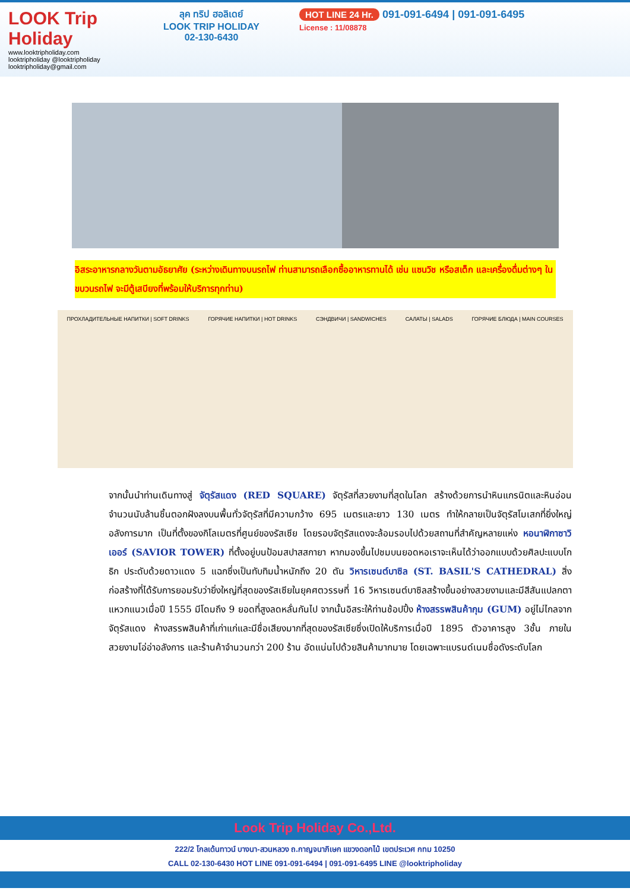LOOK Trip Holiday
www.looktripholiday.com
looktripholiday @looktripholiday looktripholiday@gmail.com
ลุค ทริป ฮอลิเดย์
LOOK TRIP HOLIDAY
02-130-6430
HOT LINE 24 Hr. 091-091-6494 | 091-091-6495
License : 11/08878
อิสระอาหารกลางวันตามอัธยาศัย (ระหว่างเดินทางบนรถไฟ ท่านสามารถเลือกซื้ออาหารทานได้ เช่น แซนวิช หรือสเต็ก และเครื่องดื่มต่างๆ ในขบวนรถไฟ จะมีตู้เสบียงที่พร้อมให้บริการทุกท่าน)
ПРОХЛАДИТЕЛЬНЫЕ НАПИТКИ | SOFT DRINKS ГОРЯЧИЕ НАПИТКИ | HOT DRINKS СЭНДВИЧИ | SANDWICHES САЛАТЫ | SALADS ГОРЯЧИЕ БЛЮДА | MAIN COURSES
จากนั้นนำท่านเดินทางสู่ จัตุรัสแดง (RED SQUARE) จัตุรัสที่สวยงามที่สุดในโลก สร้างด้วยการนำหินแกรนิตและหินอ่อนจำนวนนับล้านชิ้นตอกฝังลงบนพื้นทั่วจัตุรัสที่มีความกว้าง 695 เมตรและยาว 130 เมตร ทำให้กลายเป็นจัตุรัสโมเสกที่ยิ่งใหญ่อลังการมาก เป็นที่ตั้งของกิโลเมตรที่ศูนย์ของรัสเซีย โดยรอบจัตุรัสแดงจะล้อมรอบไปด้วยสถานที่สำคัญหลายแห่ง หอนาฬิกาซาวิเออร์ (SAVIOR TOWER) ที่ตั้งอยู่บนป้อมสปาสสกายา หากมองขึ้นไปชมบนยอดหอเราจะเห็นได้ว่าออกแบบด้วยศิลปะแบบโกธิก ประดับด้วยดาวแดง 5 แฉกซึ่งเป็นทับทิมน้ำหนักถึง 20 ตัน วิหารเซนต์บาซิล (ST. BASIL'S CATHEDRAL) สิ่งก่อสร้างที่ได้รับการยอมรับว่ายิ่งใหญ่ที่สุดของรัสเซียในยุคศตวรรษที่ 16 วิหารเซนต์บาซิลสร้างขึ้นอย่างสวยงามและมีสีสันแปลกตาแหวกแนวเมื่อปี 1555 มีโดมถึง 9 ยอดที่สูงลดหลั่นกันไป จากนั้นอิสระให้ท่านช้อปปิ้ง ห้างสรรพสินค้ากุม (GUM) อยู่ไม่ไกลจากจัตุรัสแดง ห้างสรรพสินค้าที่เก่าแก่และมีชื่อเสียงมากที่สุดของรัสเซียซึ่งเปิดให้บริการเมื่อปี 1895 ตัวอาคารสูง 3ชั้น ภายในสวยงามโอ่อ่าอลังการ และร้านค้าจำนวนกว่า 200 ร้าน อัดแน่นไปด้วยสินค้ามากมาย โดยเฉพาะแบรนด์เนมชื่อดังระดับโลก
Look Trip Holiday Co.,Ltd.
222/2 โกลเด้นทาวน์ บางนา-สวนหลวง ถ.กาญจนาภิเษก แขวงดอกไม้ เขตประเวศ กทม 10250
CALL 02-130-6430 HOT LINE 091-091-6494 | 091-091-6495 LINE @looktripholiday